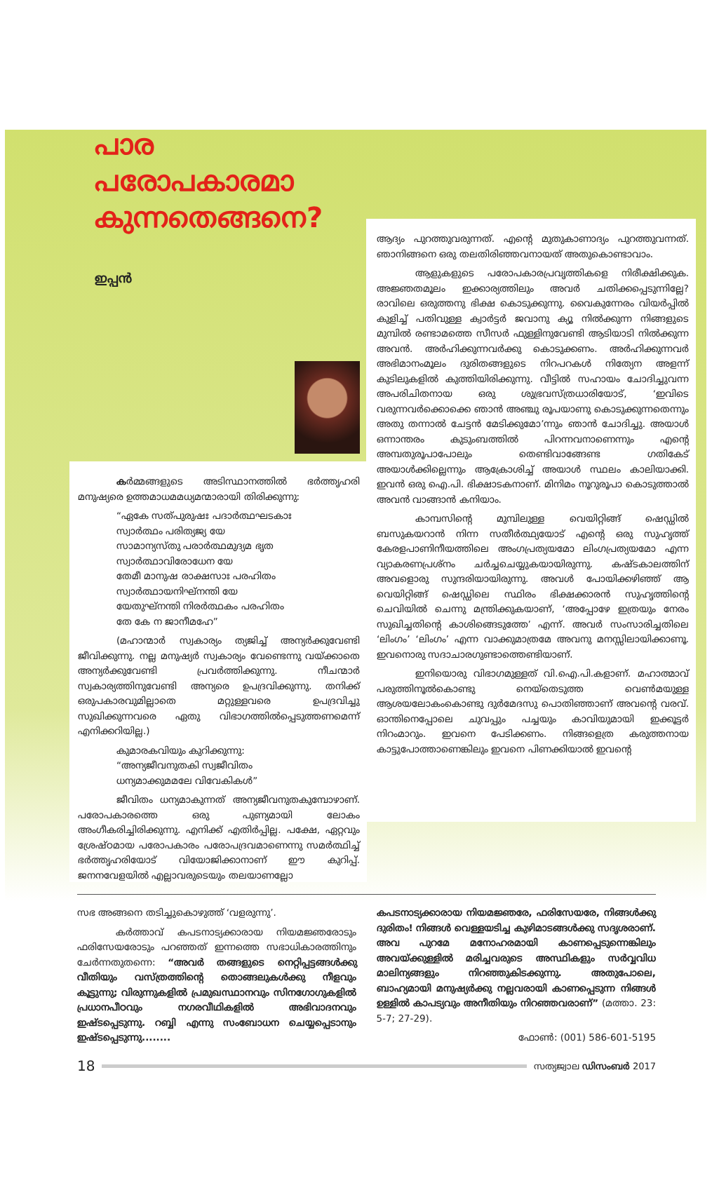പാര
പരോപകാരമാ
കുന്നതെങ്ങനെ?
ഇപ്പൻ
ആദ്യം പുറത്തുവരുന്നത്. എന്റെ മുതുകാണാദ്യം പുറത്തുവന്നത്. ഞാനിങ്ങനെ ഒരു തലതിരിഞ്ഞവനായത് അതുകൊണ്ടാവാം.
ആളുകളുടെ പരോപകാരപ്രവൃത്തികളെ നിരീക്ഷിക്കുക. അജ്ഞതമൂലം ഇക്കാര്യത്തിലും അവർ ചതിക്കപ്പെടുന്നില്ലേ? രാവിലെ ഒരുത്തനു ഭിക്ഷ കൊടുക്കുന്നു. വൈകുന്നേരം വിയർപ്പിൽ കുളിച്ച് പതിവുള്ള ക്വാർട്ടർ ജവാനു ക്യൂ നിൽക്കുന്ന നിങ്ങളുടെ മുമ്പിൽ രണ്ടാമത്തെ സീസർ ഫുള്ളിനുവേണ്ടി ആടിയാടി നിൽക്കുന്ന അവൻ. അർഹിക്കുന്നവർക്കു കൊടുക്കണം. അർഹിക്കുന്നവർ അഭിമാനംമൂലം ദുരിതങ്ങളുടെ നിറപറകൾ നിത്യേന അളന്ന് കുടിലുകളിൽ കുത്തിയിരിക്കുന്നു. വീട്ടിൽ സഹായം ചോദിച്ചുവന്ന അപരിചിതനായ ഒരു ശുഭ്രവസ്ത്രധാരിയോട്, ‘ഇവിടെ വരുന്നവർക്കൊക്കെ ഞാൻ അഞ്ചു രൂപയാണു കൊടുക്കുന്നതെന്നും അതു തന്നാൽ ചേട്ടൻ മേടിക്കുമോ’ന്നും ഞാൻ ചോദിച്ചു. അയാൾ ഒന്നാന്തരം കുടുംബത്തിൽ പിറന്നവനാണെന്നും എന്റെ അമ്പതുരൂപാപോലും തെണ്ടിവാങ്ങേണ്ട ഗതികേട് അയാൾക്കില്ലെന്നും ആക്രോശിച്ച് അയാൾ സ്ഥലം കാലിയാക്കി. ഇവൻ ഒരു ഐ.പി. ഭിക്ഷാടകനാണ്. മിനിമം നൂറുരൂപാ കൊടുത്താൽ അവൻ വാങ്ങാൻ കനിയാം.
കാമ്പസിന്റെ മുമ്പിലുള്ള വെയിറ്റിങ്ങ് ഷെഡ്ഡിൽ ബസുകയറാൻ നിന്ന സതീർത്ഥ്യയോട് എന്റെ ഒരു സുഹൃത്ത് കേരളപാണിനീയത്തിലെ അംഗപ്രത്യയമോ ലിംഗപ്രത്യയമോ എന്ന വ്യാകരണപ്രശ്നം ചർച്ചചെയ്യുകയായിരുന്നു. കഷ്ടകാലത്തിന് അവളൊരു സുന്ദരിയായിരുന്നു. അവൾ പോയിക്കഴിഞ്ഞ് ആ വെയിറ്റിങ്ങ് ഷെഡ്ഡിലെ സ്ഥിരം ഭിക്ഷക്കാരൻ സുഹൃത്തിന്റെ ചെവിയിൽ ചെന്നു മന്ത്രിക്കുകയാണ്, ‘അപ്പോഴേ ഇത്രയും നേരം സുഖിച്ചതിന്റെ കാശിങ്ങെടുത്തേ’ എന്ന്. അവർ സംസാരിച്ചതിലെ ‘ലിംഗം’ ‘ലിംഗം’ എന്ന വാക്കുമാത്രമേ അവനു മനസ്സിലായിക്കാണൂ. ഇവനൊരു സദാചാരഗുണ്ടാത്തെണ്ടിയാണ്.
ഇനിയൊരു വിഭാഗമുള്ളത് വി.ഐ.പി.കളാണ്. മഹാത്മാവ് പരുത്തിനൂൽകൊണ്ടു നെയ്തെടുത്ത വെൺമയുള്ള ആശയലോകംകൊണ്ടു ദുർമേദസു പൊതിഞ്ഞാണ് അവന്റെ വരവ്. ഓന്തിനെപ്പോലെ ചുവപ്പും പച്ചയും കാവിയുമായി ഇക്കൂട്ടർ നിറംമാറും. ഇവനെ പേടിക്കണം. നിങ്ങളെത്ര കരുത്തനായ കാട്ടുപോത്താണെങ്കിലും ഇവനെ പിണക്കിയാൽ ഇവന്റെ
കർമ്മങ്ങളുടെ അടിസ്ഥാനത്തിൽ ഭർത്തൃഹരി മനുഷ്യരെ ഉത്തമാധമമധ്യമന്മാരായി തിരിക്കുന്നു:
“ഏകേ സത്പുരുഷഃ പദാർത്ഥഘടകാഃ
സ്വാർത്ഥം പരിത്യജ്യ യേ
സാമാന്യസ്തു പരാർത്ഥമുദ്യമ ഭൃത
സ്വാർത്ഥാവിരോധേന യേ
തേമീ മാനുഷ രാക്ഷസാഃ പരഹിതം
സ്വാർത്ഥായനിഘ്നന്തി യേ
യേതുഘ്നന്തി നിരർത്ഥകം പരഹിതം
തേ കേ ന ജാനീമഹേ”
(മഹാന്മാർ സ്വകാര്യം ത്യജിച്ച് അന്യർക്കുവേണ്ടി ജീവിക്കുന്നു. നല്ല മനുഷ്യർ സ്വകാര്യം വേണ്ടെന്നു വയ്ക്കാതെ അന്യർക്കുവേണ്ടി പ്രവർത്തിക്കുന്നു. നീചന്മാർ സ്വകാര്യത്തിനുവേണ്ടി അന്യരെ ഉപദ്രവിക്കുന്നു. തനിക്ക് ഒരുപകാരവുമില്ലാതെ മറ്റുള്ളവരെ ഉപദ്രവിച്ചു സുഖിക്കുന്നവരെ ഏതു വിഭാഗത്തിൽപ്പെടുത്തണമെന്ന് എനിക്കറിയില്ല.)
കുമാരകവിയും കുറിക്കുന്നു:
“അന്യജീവനുതകി സ്വജീവിതം
ധന്യമാക്കുമമലേ വിവേകികൾ”
ജീവിതം ധന്യമാകുന്നത് അന്യജീവനുതകുമ്പോഴാണ്. പരോപകാരത്തെ ഒരു പുണ്യമായി ലോകം അംഗീകരിച്ചിരിക്കുന്നു. എനിക്ക് എതിർപ്പില്ല. പക്ഷേ, ഏറ്റവും ശ്രേഷ്ഠമായ പരോപകാരം പരോപദ്രവമാണെന്നു സമർത്ഥിച്ച് ഭർത്തൃഹരിയോട് വിയോജിക്കാനാണ് ഈ കുറിപ്പ്. ജനനവേളയിൽ എല്ലാവരുടെയും തലയാണല്ലോ
സഭ അങ്ങനെ തടിച്ചുകൊഴുത്ത് ‘വളരുന്നു’.
കർത്താവ് കപടനാട്യക്കാരായ നിയമജ്ഞരോടും ഫരിസേയരോടും പറഞ്ഞത് ഇന്നത്തെ സഭാധികാരത്തിനും ചേർന്നതുതന്നെ: “അവർ തങ്ങളുടെ നെറ്റിപ്പട്ടങ്ങൾക്കു വീതിയും വസ്ത്രത്തിന്റെ തൊങ്ങലുകൾക്കു നീളവും കൂട്ടുന്നു; വിരുന്നുകളിൽ പ്രമുഖസ്ഥാനവും സിനഗോഗുകളിൽ പ്രധാനപീഠവും നഗരവീഥികളിൽ അഭിവാദനവും ഇഷ്ടപ്പെടുന്നു. റബ്ബി എന്നു സംബോധന ചെയ്യപ്പെടാനും ഇഷ്ടപ്പെടുന്നു........
കപടനാട്യക്കാരായ നിയമജ്ഞരേ, ഫരിസേയരേ, നിങ്ങൾക്കു ദുരിതം! നിങ്ങൾ വെള്ളയടിച്ച കുഴിമാടങ്ങൾക്കു സദൃശരാണ്. അവ പുറമേ മനോഹരമായി കാണപ്പെടുന്നെങ്കിലും അവയ്ക്കുള്ളിൽ മരിച്ചവരുടെ അസ്ഥികളും സർവ്വവിധ മാലിന്യങ്ങളും നിറഞ്ഞുകിടക്കുന്നു. അതുപോലെ, ബാഹ്യമായി മനുഷ്യർക്കു നല്ലവരായി കാണപ്പെടുന്ന നിങ്ങൾ ഉള്ളിൽ കാപട്യവും അനീതിയും നിറഞ്ഞവരാണ്” (മത്താ. 23: 5-7; 27-29).
ഫോൺ: (001) 586-601-5195
18 സത്യജ്വാല ഡിസംബർ 2017